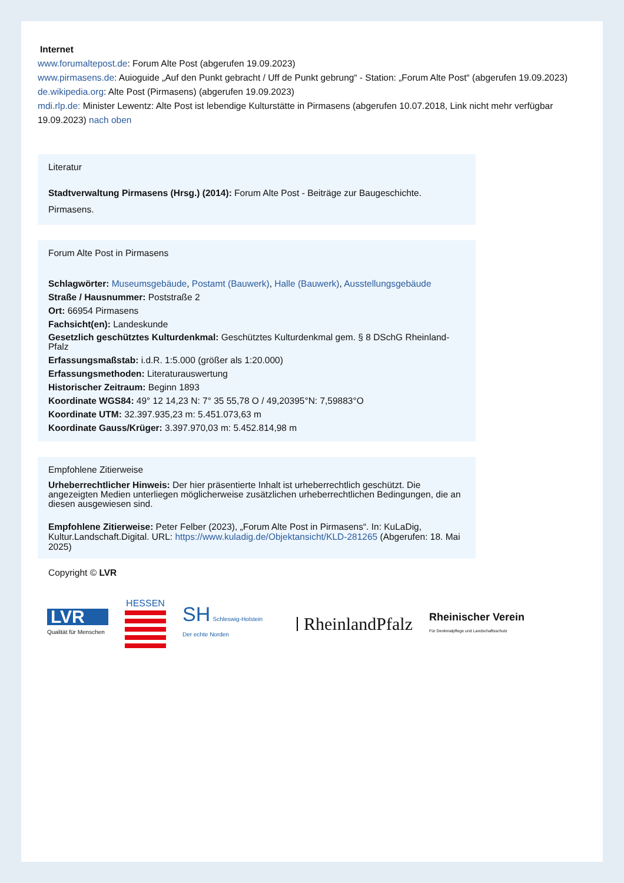Internet
www.forumaltepost.de: Forum Alte Post (abgerufen 19.09.2023)
www.pirmasens.de: Auioguide „Auf den Punkt gebracht / Uff de Punkt gebrung“ - Station: „Forum Alte Post“ (abgerufen 19.09.2023)
de.wikipedia.org: Alte Post (Pirmasens) (abgerufen 19.09.2023)
mdi.rlp.de: Minister Lewentz: Alte Post ist lebendige Kulturstätte in Pirmasens (abgerufen 10.07.2018, Link nicht mehr verfügbar 19.09.2023) nach oben
Literatur
Stadtverwaltung Pirmasens (Hrsg.) (2014): Forum Alte Post - Beiträge zur Baugeschichte. Pirmasens.
Forum Alte Post in Pirmasens
Schlagwörter: Museumsgebäude, Postamt (Bauwerk), Halle (Bauwerk), Ausstellungsgebäude
Straße / Hausnummer: Poststraße 2
Ort: 66954 Pirmasens
Fachsicht(en): Landeskunde
Gesetzlich geschütztes Kulturdenkmal: Geschütztes Kulturdenkmal gem. § 8 DSchG Rheinland-Pfalz
Erfassungsmaßstab: i.d.R. 1:5.000 (größer als 1:20.000)
Erfassungsmethoden: Literaturauswertung
Historischer Zeitraum: Beginn 1893
Koordinate WGS84: 49° 12 14,23 N: 7° 35 55,78 O / 49,20395°N: 7,59883°O
Koordinate UTM: 32.397.935,23 m: 5.451.073,63 m
Koordinate Gauss/Krüger: 3.397.970,03 m: 5.452.814,98 m
Empfohlene Zitierweise
Urheberrechtlicher Hinweis: Der hier präsentierte Inhalt ist urheberrechtlich geschützt. Die angezeigten Medien unterliegen möglicherweise zusätzlichen urheberrechtlichen Bedingungen, die an diesen ausgewiesen sind.
Empfohlene Zitierweise: Peter Felber (2023), „Forum Alte Post in Pirmasens“. In: KuLaDig, Kultur.Landschaft.Digital. URL: https://www.kuladig.de/Objektansicht/KLD-281265 (Abgerufen: 18. Mai 2025)
Copyright © LVR
LVR
Qualität für Menschen
HESSEN
SH Schleswig-Holstein
Der echte Norden
RheinlandPfalz
Rheinischer Verein
Für Denkmalpflege und Landschaftsschutz